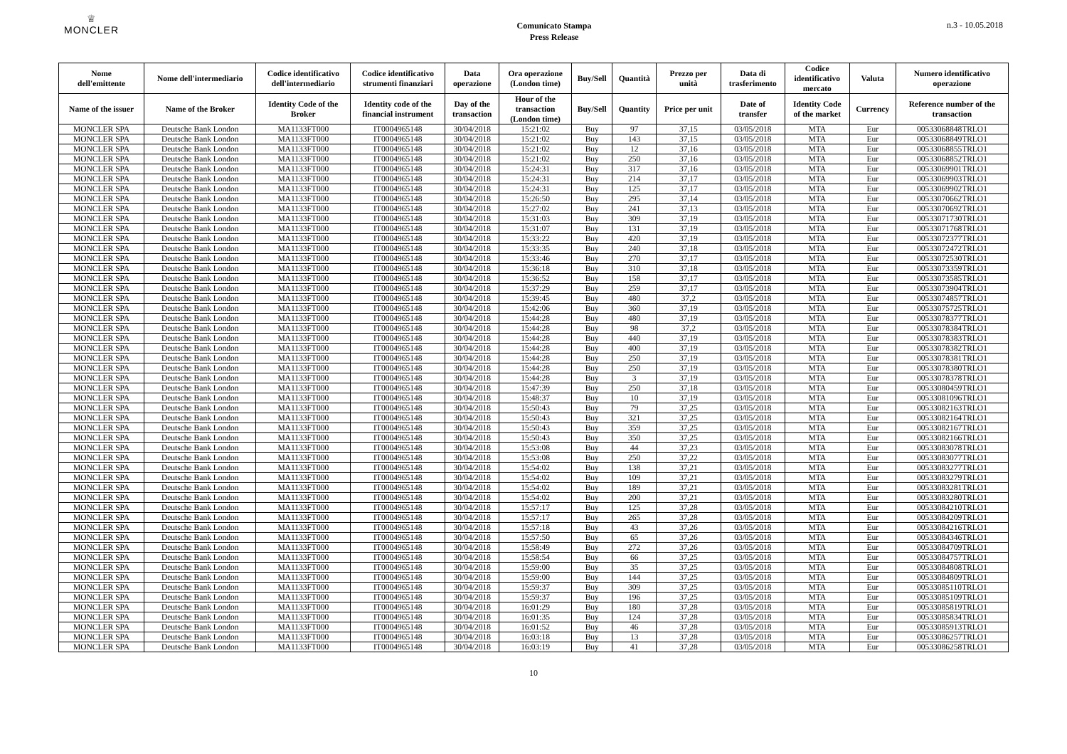♕
MONCLER
Comunicato Stampa
Press Release
n.3 - 10.05.2018
| Nome dell'emittente | Nome dell'intermediario | Codice identificativo dell'intermediario | Codice identificativo strumenti finanziari | Data operazione | Ora operazione (London time) | Buy/Sell | Quantità | Prezzo per unità | Data di trasferimento | Codice identificativo mercato | Valuta | Numero identificativo operazione |
| --- | --- | --- | --- | --- | --- | --- | --- | --- | --- | --- | --- | --- |
| Name of the issuer | Name of the Broker | Identity Code of the Broker | Identity code of the financial instrument | Day of the transaction | Hour of the transaction (London time) | Buy/Sell | Quantity | Price per unit | Date of transfer | Identity Code of the market | Currency | Reference number of the transaction |
| MONCLER SPA | Deutsche Bank London | MA1133FT000 | IT0004965148 | 30/04/2018 | 15:21:02 | Buy | 97 | 37,15 | 03/05/2018 | MTA | Eur | 00533068848TRLO1 |
| MONCLER SPA | Deutsche Bank London | MA1133FT000 | IT0004965148 | 30/04/2018 | 15:21:02 | Buy | 143 | 37,15 | 03/05/2018 | MTA | Eur | 00533068849TRLO1 |
| MONCLER SPA | Deutsche Bank London | MA1133FT000 | IT0004965148 | 30/04/2018 | 15:21:02 | Buy | 12 | 37,16 | 03/05/2018 | MTA | Eur | 00533068855TRLO1 |
| MONCLER SPA | Deutsche Bank London | MA1133FT000 | IT0004965148 | 30/04/2018 | 15:21:02 | Buy | 250 | 37,16 | 03/05/2018 | MTA | Eur | 00533068852TRLO1 |
| MONCLER SPA | Deutsche Bank London | MA1133FT000 | IT0004965148 | 30/04/2018 | 15:24:31 | Buy | 317 | 37,16 | 03/05/2018 | MTA | Eur | 00533069901TRLO1 |
| MONCLER SPA | Deutsche Bank London | MA1133FT000 | IT0004965148 | 30/04/2018 | 15:24:31 | Buy | 214 | 37,17 | 03/05/2018 | MTA | Eur | 00533069903TRLO1 |
| MONCLER SPA | Deutsche Bank London | MA1133FT000 | IT0004965148 | 30/04/2018 | 15:24:31 | Buy | 125 | 37,17 | 03/05/2018 | MTA | Eur | 00533069902TRLO1 |
| MONCLER SPA | Deutsche Bank London | MA1133FT000 | IT0004965148 | 30/04/2018 | 15:26:50 | Buy | 295 | 37,14 | 03/05/2018 | MTA | Eur | 00533070662TRLO1 |
| MONCLER SPA | Deutsche Bank London | MA1133FT000 | IT0004965148 | 30/04/2018 | 15:27:02 | Buy | 241 | 37,13 | 03/05/2018 | MTA | Eur | 00533070692TRLO1 |
| MONCLER SPA | Deutsche Bank London | MA1133FT000 | IT0004965148 | 30/04/2018 | 15:31:03 | Buy | 309 | 37,19 | 03/05/2018 | MTA | Eur | 00533071730TRLO1 |
| MONCLER SPA | Deutsche Bank London | MA1133FT000 | IT0004965148 | 30/04/2018 | 15:31:07 | Buy | 131 | 37,19 | 03/05/2018 | MTA | Eur | 00533071768TRLO1 |
| MONCLER SPA | Deutsche Bank London | MA1133FT000 | IT0004965148 | 30/04/2018 | 15:33:22 | Buy | 420 | 37,19 | 03/05/2018 | MTA | Eur | 00533072377TRLO1 |
| MONCLER SPA | Deutsche Bank London | MA1133FT000 | IT0004965148 | 30/04/2018 | 15:33:35 | Buy | 240 | 37,18 | 03/05/2018 | MTA | Eur | 00533072472TRLO1 |
| MONCLER SPA | Deutsche Bank London | MA1133FT000 | IT0004965148 | 30/04/2018 | 15:33:46 | Buy | 270 | 37,17 | 03/05/2018 | MTA | Eur | 00533072530TRLO1 |
| MONCLER SPA | Deutsche Bank London | MA1133FT000 | IT0004965148 | 30/04/2018 | 15:36:18 | Buy | 310 | 37,18 | 03/05/2018 | MTA | Eur | 00533073359TRLO1 |
| MONCLER SPA | Deutsche Bank London | MA1133FT000 | IT0004965148 | 30/04/2018 | 15:36:52 | Buy | 158 | 37,17 | 03/05/2018 | MTA | Eur | 00533073585TRLO1 |
| MONCLER SPA | Deutsche Bank London | MA1133FT000 | IT0004965148 | 30/04/2018 | 15:37:29 | Buy | 259 | 37,17 | 03/05/2018 | MTA | Eur | 00533073904TRLO1 |
| MONCLER SPA | Deutsche Bank London | MA1133FT000 | IT0004965148 | 30/04/2018 | 15:39:45 | Buy | 480 | 37,2 | 03/05/2018 | MTA | Eur | 00533074857TRLO1 |
| MONCLER SPA | Deutsche Bank London | MA1133FT000 | IT0004965148 | 30/04/2018 | 15:42:06 | Buy | 360 | 37,19 | 03/05/2018 | MTA | Eur | 00533075725TRLO1 |
| MONCLER SPA | Deutsche Bank London | MA1133FT000 | IT0004965148 | 30/04/2018 | 15:44:28 | Buy | 480 | 37,19 | 03/05/2018 | MTA | Eur | 00533078377TRLO1 |
| MONCLER SPA | Deutsche Bank London | MA1133FT000 | IT0004965148 | 30/04/2018 | 15:44:28 | Buy | 98 | 37,2 | 03/05/2018 | MTA | Eur | 00533078384TRLO1 |
| MONCLER SPA | Deutsche Bank London | MA1133FT000 | IT0004965148 | 30/04/2018 | 15:44:28 | Buy | 440 | 37,19 | 03/05/2018 | MTA | Eur | 00533078383TRLO1 |
| MONCLER SPA | Deutsche Bank London | MA1133FT000 | IT0004965148 | 30/04/2018 | 15:44:28 | Buy | 400 | 37,19 | 03/05/2018 | MTA | Eur | 00533078382TRLO1 |
| MONCLER SPA | Deutsche Bank London | MA1133FT000 | IT0004965148 | 30/04/2018 | 15:44:28 | Buy | 250 | 37,19 | 03/05/2018 | MTA | Eur | 00533078381TRLO1 |
| MONCLER SPA | Deutsche Bank London | MA1133FT000 | IT0004965148 | 30/04/2018 | 15:44:28 | Buy | 250 | 37,19 | 03/05/2018 | MTA | Eur | 00533078380TRLO1 |
| MONCLER SPA | Deutsche Bank London | MA1133FT000 | IT0004965148 | 30/04/2018 | 15:44:28 | Buy | 3 | 37,19 | 03/05/2018 | MTA | Eur | 00533078378TRLO1 |
| MONCLER SPA | Deutsche Bank London | MA1133FT000 | IT0004965148 | 30/04/2018 | 15:47:39 | Buy | 250 | 37,18 | 03/05/2018 | MTA | Eur | 00533080459TRLO1 |
| MONCLER SPA | Deutsche Bank London | MA1133FT000 | IT0004965148 | 30/04/2018 | 15:48:37 | Buy | 10 | 37,19 | 03/05/2018 | MTA | Eur | 00533081096TRLO1 |
| MONCLER SPA | Deutsche Bank London | MA1133FT000 | IT0004965148 | 30/04/2018 | 15:50:43 | Buy | 79 | 37,25 | 03/05/2018 | MTA | Eur | 00533082163TRLO1 |
| MONCLER SPA | Deutsche Bank London | MA1133FT000 | IT0004965148 | 30/04/2018 | 15:50:43 | Buy | 321 | 37,25 | 03/05/2018 | MTA | Eur | 00533082164TRLO1 |
| MONCLER SPA | Deutsche Bank London | MA1133FT000 | IT0004965148 | 30/04/2018 | 15:50:43 | Buy | 359 | 37,25 | 03/05/2018 | MTA | Eur | 00533082167TRLO1 |
| MONCLER SPA | Deutsche Bank London | MA1133FT000 | IT0004965148 | 30/04/2018 | 15:50:43 | Buy | 350 | 37,25 | 03/05/2018 | MTA | Eur | 00533082166TRLO1 |
| MONCLER SPA | Deutsche Bank London | MA1133FT000 | IT0004965148 | 30/04/2018 | 15:53:08 | Buy | 44 | 37,23 | 03/05/2018 | MTA | Eur | 00533083078TRLO1 |
| MONCLER SPA | Deutsche Bank London | MA1133FT000 | IT0004965148 | 30/04/2018 | 15:53:08 | Buy | 250 | 37,22 | 03/05/2018 | MTA | Eur | 00533083077TRLO1 |
| MONCLER SPA | Deutsche Bank London | MA1133FT000 | IT0004965148 | 30/04/2018 | 15:54:02 | Buy | 138 | 37,21 | 03/05/2018 | MTA | Eur | 00533083277TRLO1 |
| MONCLER SPA | Deutsche Bank London | MA1133FT000 | IT0004965148 | 30/04/2018 | 15:54:02 | Buy | 109 | 37,21 | 03/05/2018 | MTA | Eur | 00533083279TRLO1 |
| MONCLER SPA | Deutsche Bank London | MA1133FT000 | IT0004965148 | 30/04/2018 | 15:54:02 | Buy | 189 | 37,21 | 03/05/2018 | MTA | Eur | 00533083281TRLO1 |
| MONCLER SPA | Deutsche Bank London | MA1133FT000 | IT0004965148 | 30/04/2018 | 15:54:02 | Buy | 200 | 37,21 | 03/05/2018 | MTA | Eur | 00533083280TRLO1 |
| MONCLER SPA | Deutsche Bank London | MA1133FT000 | IT0004965148 | 30/04/2018 | 15:57:17 | Buy | 125 | 37,28 | 03/05/2018 | MTA | Eur | 00533084210TRLO1 |
| MONCLER SPA | Deutsche Bank London | MA1133FT000 | IT0004965148 | 30/04/2018 | 15:57:17 | Buy | 265 | 37,28 | 03/05/2018 | MTA | Eur | 00533084209TRLO1 |
| MONCLER SPA | Deutsche Bank London | MA1133FT000 | IT0004965148 | 30/04/2018 | 15:57:18 | Buy | 43 | 37,26 | 03/05/2018 | MTA | Eur | 00533084216TRLO1 |
| MONCLER SPA | Deutsche Bank London | MA1133FT000 | IT0004965148 | 30/04/2018 | 15:57:50 | Buy | 65 | 37,26 | 03/05/2018 | MTA | Eur | 00533084346TRLO1 |
| MONCLER SPA | Deutsche Bank London | MA1133FT000 | IT0004965148 | 30/04/2018 | 15:58:49 | Buy | 272 | 37,26 | 03/05/2018 | MTA | Eur | 00533084709TRLO1 |
| MONCLER SPA | Deutsche Bank London | MA1133FT000 | IT0004965148 | 30/04/2018 | 15:58:54 | Buy | 66 | 37,25 | 03/05/2018 | MTA | Eur | 00533084757TRLO1 |
| MONCLER SPA | Deutsche Bank London | MA1133FT000 | IT0004965148 | 30/04/2018 | 15:59:00 | Buy | 35 | 37,25 | 03/05/2018 | MTA | Eur | 00533084808TRLO1 |
| MONCLER SPA | Deutsche Bank London | MA1133FT000 | IT0004965148 | 30/04/2018 | 15:59:00 | Buy | 144 | 37,25 | 03/05/2018 | MTA | Eur | 00533084809TRLO1 |
| MONCLER SPA | Deutsche Bank London | MA1133FT000 | IT0004965148 | 30/04/2018 | 15:59:37 | Buy | 309 | 37,25 | 03/05/2018 | MTA | Eur | 00533085110TRLO1 |
| MONCLER SPA | Deutsche Bank London | MA1133FT000 | IT0004965148 | 30/04/2018 | 15:59:37 | Buy | 196 | 37,25 | 03/05/2018 | MTA | Eur | 00533085109TRLO1 |
| MONCLER SPA | Deutsche Bank London | MA1133FT000 | IT0004965148 | 30/04/2018 | 16:01:29 | Buy | 180 | 37,28 | 03/05/2018 | MTA | Eur | 00533085819TRLO1 |
| MONCLER SPA | Deutsche Bank London | MA1133FT000 | IT0004965148 | 30/04/2018 | 16:01:35 | Buy | 124 | 37,28 | 03/05/2018 | MTA | Eur | 00533085834TRLO1 |
| MONCLER SPA | Deutsche Bank London | MA1133FT000 | IT0004965148 | 30/04/2018 | 16:01:52 | Buy | 46 | 37,28 | 03/05/2018 | MTA | Eur | 00533085913TRLO1 |
| MONCLER SPA | Deutsche Bank London | MA1133FT000 | IT0004965148 | 30/04/2018 | 16:03:18 | Buy | 13 | 37,28 | 03/05/2018 | MTA | Eur | 00533086257TRLO1 |
| MONCLER SPA | Deutsche Bank London | MA1133FT000 | IT0004965148 | 30/04/2018 | 16:03:19 | Buy | 41 | 37,28 | 03/05/2018 | MTA | Eur | 00533086258TRLO1 |
10